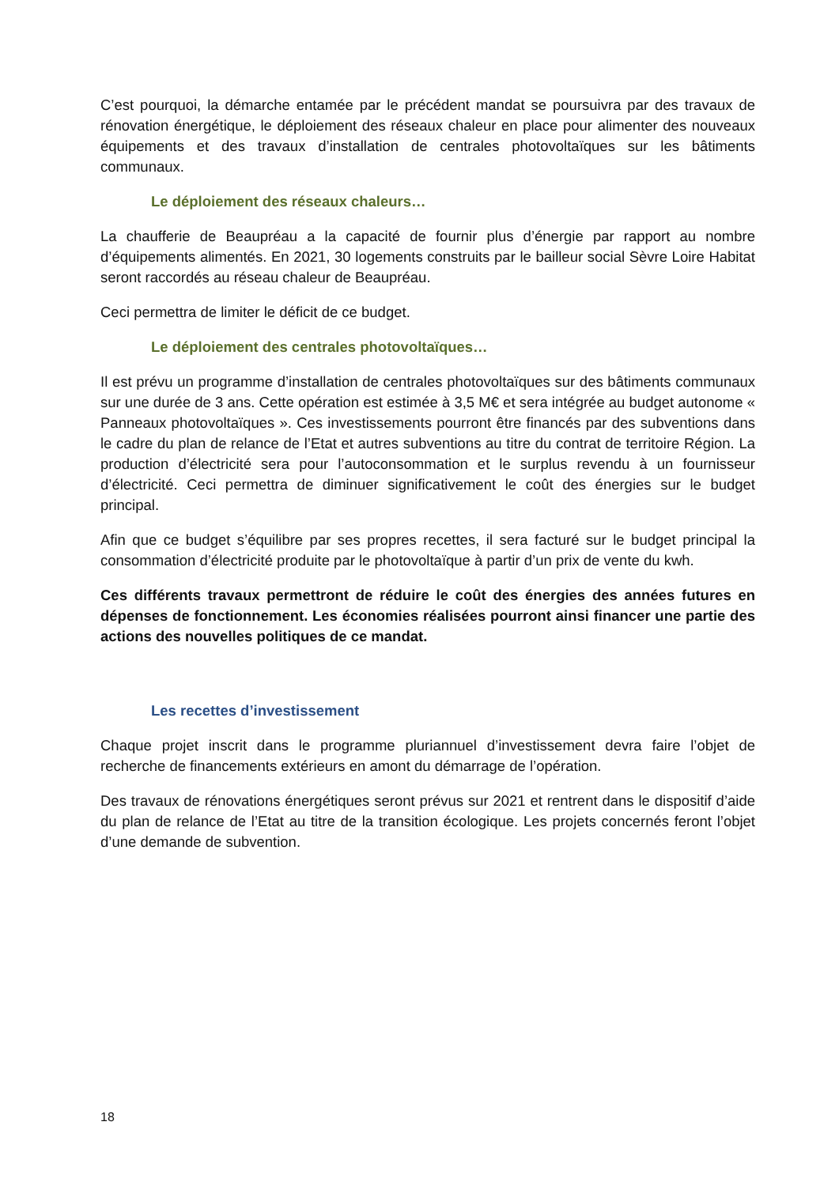C’est pourquoi, la démarche entamée par le précédent mandat se poursuivra par des travaux de rénovation énergétique, le déploiement des réseaux chaleur en place pour alimenter des nouveaux équipements et des travaux d’installation de centrales photovoltaïques sur les bâtiments communaux.
Le déploiement des réseaux chaleurs…
La chaufferie de Beaupréau a la capacité de fournir plus d’énergie par rapport au nombre d’équipements alimentés. En 2021, 30 logements construits par le bailleur social Sèvre Loire Habitat seront raccordés au réseau chaleur de Beaupréau.
Ceci permettra de limiter le déficit de ce budget.
Le déploiement des centrales photovoltaïques…
Il est prévu un programme d’installation de centrales photovoltaïques sur des bâtiments communaux sur une durée de 3 ans. Cette opération est estimée à 3,5 M€ et sera intégrée au budget autonome « Panneaux photovoltaïques ». Ces investissements pourront être financés par des subventions dans le cadre du plan de relance de l’Etat et autres subventions au titre du contrat de territoire Région. La production d’électricité sera pour l’autoconsommation et le surplus revendu à un fournisseur d’électricité. Ceci permettra de diminuer significativement le coût des énergies sur le budget principal.
Afin que ce budget s’équilibre par ses propres recettes, il sera facturé sur le budget principal la consommation d’électricité produite par le photovoltaïque à partir d’un prix de vente du kwh.
Ces différents travaux permettront de réduire le coût des énergies des années futures en dépenses de fonctionnement. Les économies réalisées pourront ainsi financer une partie des actions des nouvelles politiques de ce mandat.
Les recettes d’investissement
Chaque projet inscrit dans le programme pluriannuel d’investissement devra faire l’objet de recherche de financements extérieurs en amont du démarrage de l’opération.
Des travaux de rénovations énergétiques seront prévus sur 2021 et rentrent dans le dispositif d’aide du plan de relance de l’Etat au titre de la transition écologique. Les projets concernés feront l’objet d’une demande de subvention.
18